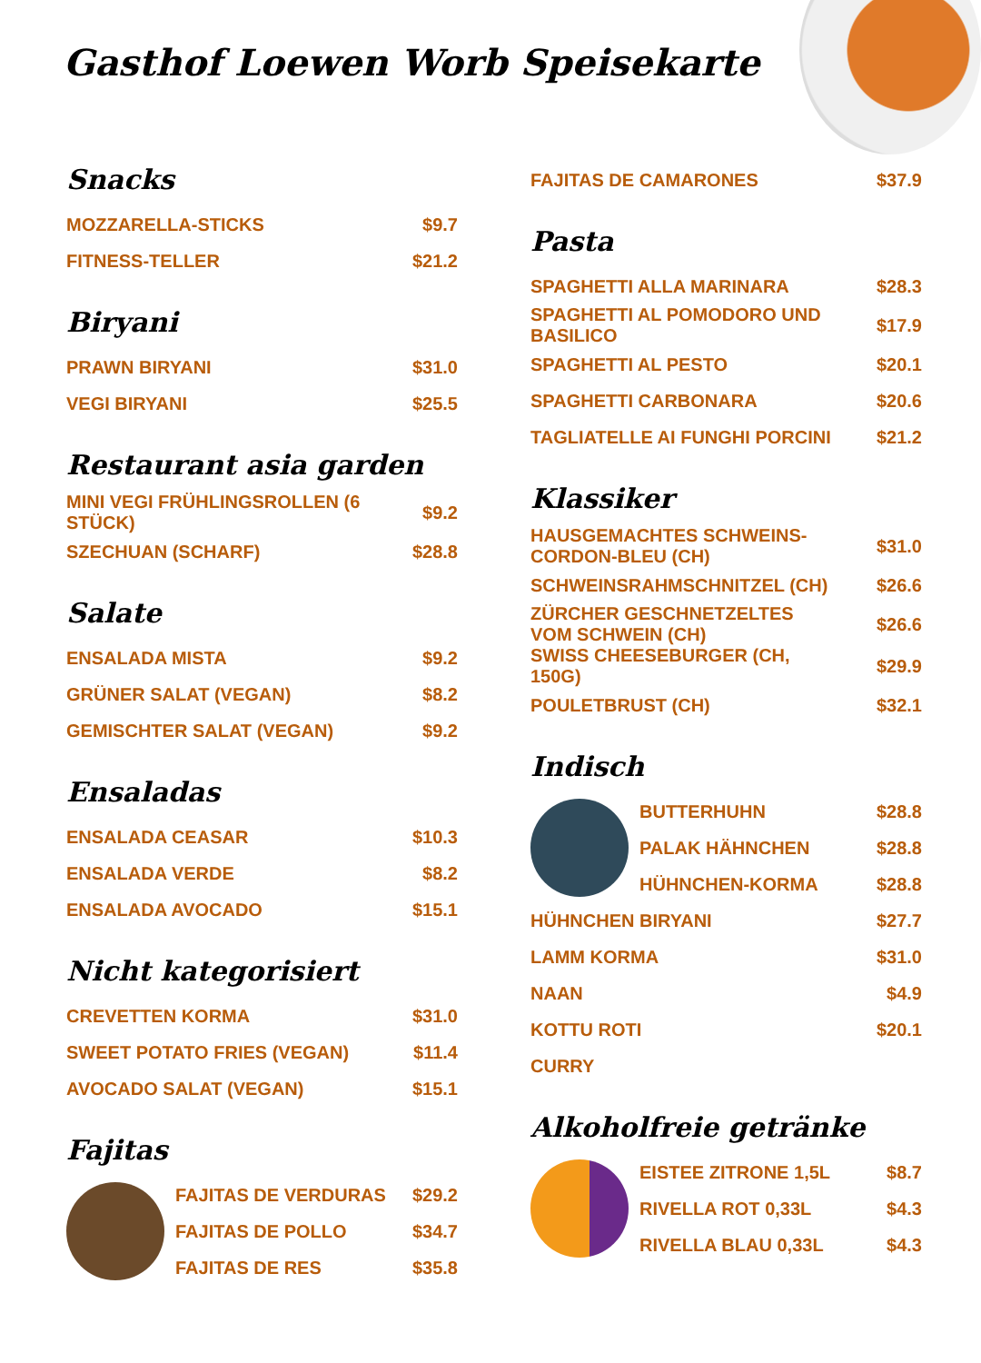Gasthof Loewen Worb Speisekarte
Snacks
MOZZARELLA-STICKS $9.7
FITNESS-TELLER $21.2
Biryani
PRAWN BIRYANI $31.0
VEGI BIRYANI $25.5
Restaurant asia garden
MINI VEGI FRÜHLINGSROLLEN (6 STÜCK) $9.2
SZECHUAN (SCHARF) $28.8
Salate
ENSALADA MISTA $9.2
GRÜNER SALAT (VEGAN) $8.2
GEMISCHTER SALAT (VEGAN) $9.2
Ensaladas
ENSALADA CEASAR $10.3
ENSALADA VERDE $8.2
ENSALADA AVOCADO $15.1
Nicht kategorisiert
CREVETTEN KORMA $31.0
SWEET POTATO FRIES (VEGAN) $11.4
AVOCADO SALAT (VEGAN) $15.1
Fajitas
FAJITAS DE VERDURAS $29.2
FAJITAS DE POLLO $34.7
FAJITAS DE RES $35.8
FAJITAS DE CAMARONES $37.9
Pasta
SPAGHETTI ALLA MARINARA $28.3
SPAGHETTI AL POMODORO UND BASILICO $17.9
SPAGHETTI AL PESTO $20.1
SPAGHETTI CARBONARA $20.6
TAGLIATELLE AI FUNGHI PORCINI $21.2
Klassiker
HAUSGEMACHTES SCHWEINS-CORDON-BLEU (CH) $31.0
SCHWEINSRAHMSCHNITZEL (CH) $26.6
ZÜRCHER GESCHNETZELTES VOM SCHWEIN (CH) $26.6
SWISS CHEESEBURGER (CH, 150G) $29.9
POULETBRUST (CH) $32.1
Indisch
BUTTERHUHN $28.8
PALAK HÄHNCHEN $28.8
HÜHNCHEN-KORMA $28.8
HÜHNCHEN BIRYANI $27.7
LAMM KORMA $31.0
NAAN $4.9
KOTTU ROTI $20.1
CURRY
Alkoholfreie getränke
EISTEE ZITRONE 1,5L $8.7
RIVELLA ROT 0,33L $4.3
RIVELLA BLAU 0,33L $4.3